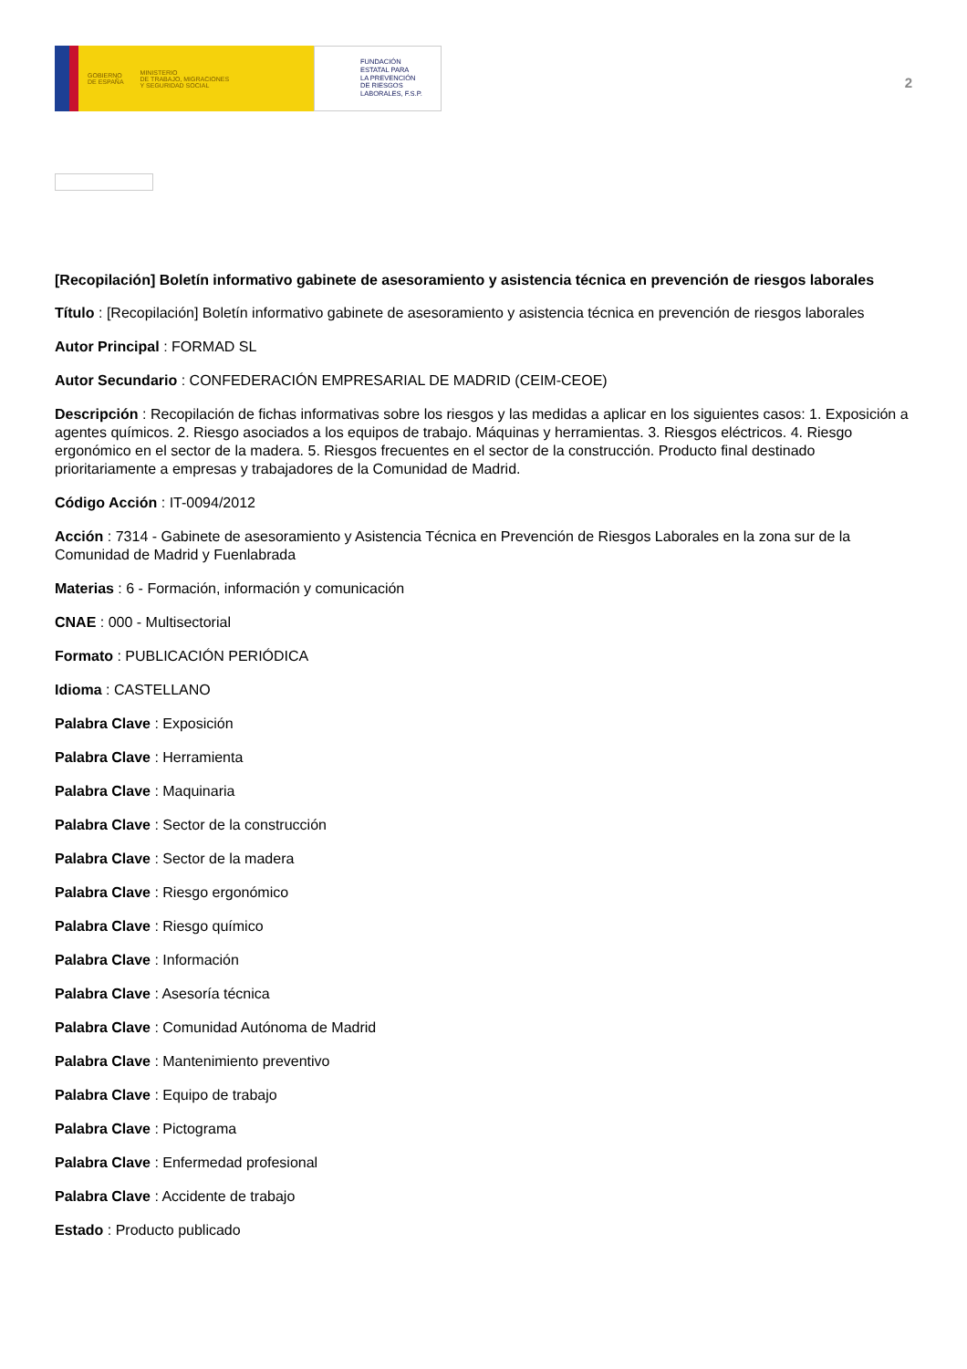GOBIERNO
DE ESPAÑA MINISTERIO
DE TRABAJO, MIGRACIONES
Y SEGURIDAD SOCIAL
FUNDACIÓN
ESTATAL PARA
LA PREVENCIÓN
DE RIESGOS
LABORALES, F.S.P.
2
[Recopilación] Boletín informativo gabinete de asesoramiento y asistencia técnica en prevención de riesgos laborales
Título : [Recopilación] Boletín informativo gabinete de asesoramiento y asistencia técnica en prevención de riesgos laborales
Autor Principal : FORMAD SL
Autor Secundario : CONFEDERACIÓN EMPRESARIAL DE MADRID (CEIM-CEOE)
Descripción : Recopilación de fichas informativas sobre los riesgos y las medidas a aplicar en los siguientes casos: 1. Exposición a agentes químicos. 2. Riesgo asociados a los equipos de trabajo. Máquinas y herramientas. 3. Riesgos eléctricos. 4. Riesgo ergonómico en el sector de la madera. 5. Riesgos frecuentes en el sector de la construcción. Producto final destinado prioritariamente a empresas y trabajadores de la Comunidad de Madrid.
Código Acción : IT-0094/2012
Acción : 7314 - Gabinete de asesoramiento y Asistencia Técnica en Prevención de Riesgos Laborales en la zona sur de la Comunidad de Madrid y Fuenlabrada
Materias : 6 - Formación, información y comunicación
CNAE : 000 - Multisectorial
Formato : PUBLICACIÓN PERIÓDICA
Idioma : CASTELLANO
Palabra Clave : Exposición
Palabra Clave : Herramienta
Palabra Clave : Maquinaria
Palabra Clave : Sector de la construcción
Palabra Clave : Sector de la madera
Palabra Clave : Riesgo ergonómico
Palabra Clave : Riesgo químico
Palabra Clave : Información
Palabra Clave : Asesoría técnica
Palabra Clave : Comunidad Autónoma de Madrid
Palabra Clave : Mantenimiento preventivo
Palabra Clave : Equipo de trabajo
Palabra Clave : Pictograma
Palabra Clave : Enfermedad profesional
Palabra Clave : Accidente de trabajo
Estado : Producto publicado